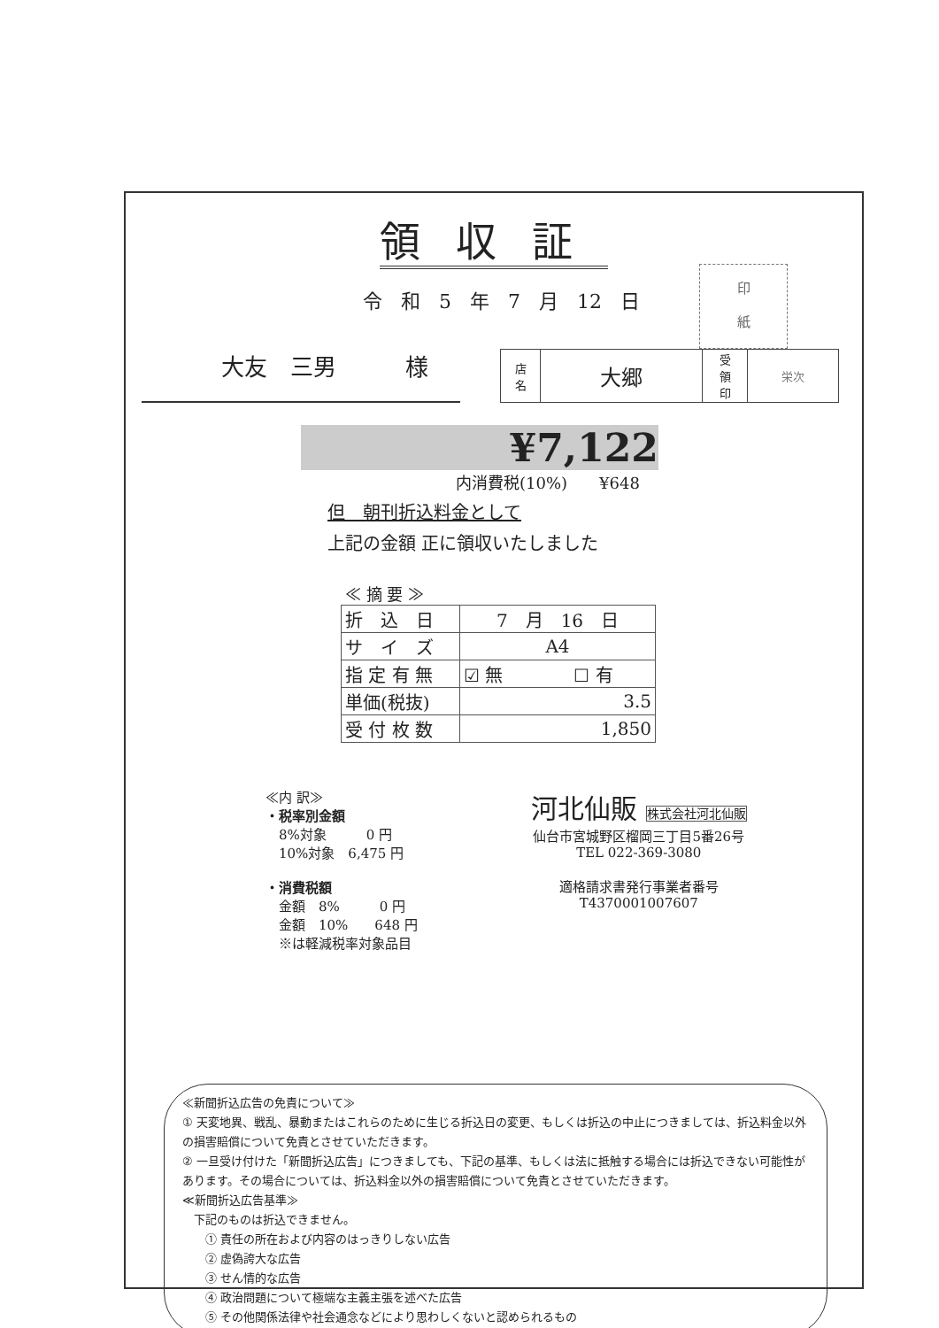領収証
令 和 5 年 7 月 12 日
印
紙
大友　三男　　　様
| 店 名 | 大郷 | 受 領 印 | 栄次 |
¥7,122
内消費税(10%)　　¥648
但　朝刊折込料金として
上記の金額 正に領収いたしました
≪ 摘 要 ≫
| 折 込 日 | 7 月 16 日 |
| サ イ ズ | A4 |
| 指 定 有 無 | ☑ 無 ☐ 有 |
| 単価(税抜) | 3.5 |
| 受 付 枚 数 | 1,850 |
≪内 訳≫
・税率別金額
　8%対象　　　0 円
　10%対象　6,475 円
・消費税額
　金額　8%　　　0 円
　金額　10%　　648 円
　※は軽減税率対象品目
河北仙販 株式会社河北仙販
仙台市宮城野区榴岡三丁目5番26号
TEL 022-369-3080
適格請求書発行事業者番号
T4370001007607
≪新聞折込広告の免責について≫
① 天変地異、戦乱、暴動またはこれらのために生じる折込日の変更、もしくは折込の中止につきましては、折込料金以外の損害賠償について免責とさせていただきます。
② 一旦受け付けた「新聞折込広告」につきましても、下記の基準、もしくは法に抵触する場合には折込できない可能性があります。その場合については、折込料金以外の損害賠償について免責とさせていただきます。
≪新聞折込広告基準≫
　下記のものは折込できません。
　　① 責任の所在および内容のはっきりしない広告
　　② 虚偽誇大な広告
　　③ せん情的な広告
　　④ 政治問題について極端な主義主張を述べた広告
　　⑤ その他関係法律や社会通念などにより思わしくないと認められるもの